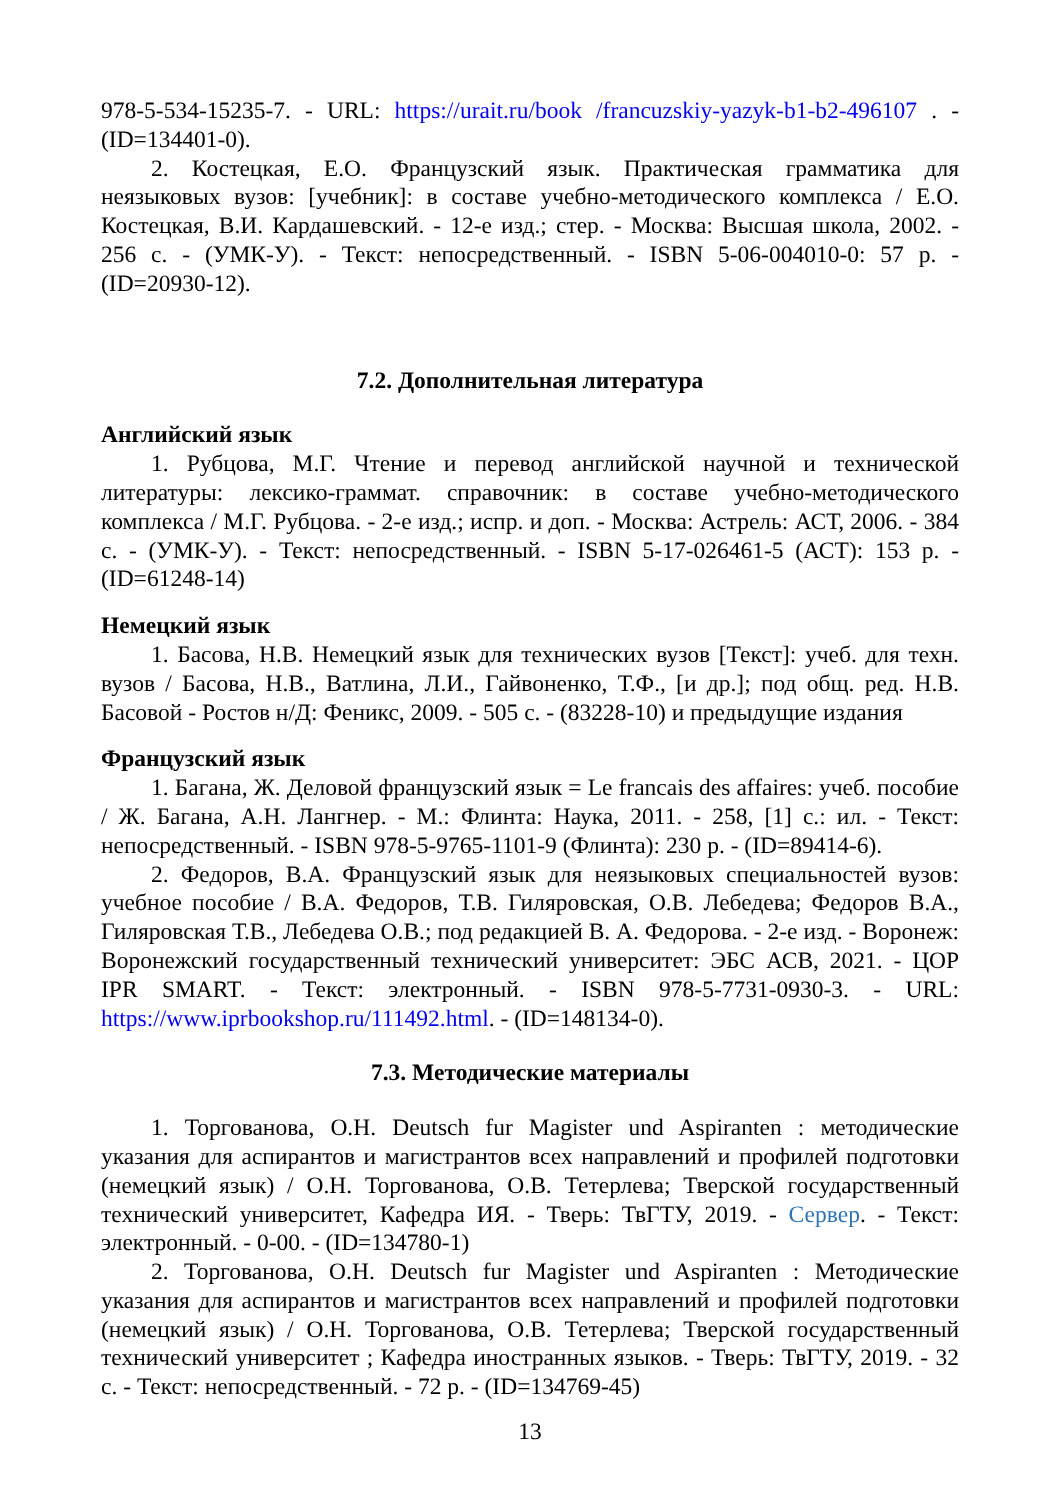978-5-534-15235-7. - URL: https://urait.ru/book /francuzskiy-yazyk-b1-b2-496107 . - (ID=134401-0).
2. Костецкая, Е.О. Французский язык. Практическая грамматика для неязыковых вузов: [учебник]: в составе учебно-методического комплекса / Е.О. Костецкая, В.И. Кардашевский. - 12-е изд.; стер. - Москва: Высшая школа, 2002. - 256 с. - (УМК-У). - Текст: непосредственный. - ISBN 5-06-004010-0: 57 р. - (ID=20930-12).
7.2. Дополнительная литература
Английский язык
1. Рубцова, М.Г. Чтение и перевод английской научной и технической литературы: лексико-граммат. справочник: в составе учебно-методического комплекса / М.Г. Рубцова. - 2-е изд.; испр. и доп. - Москва: Астрель: АСТ, 2006. - 384 с. - (УМК-У). - Текст: непосредственный. - ISBN 5-17-026461-5 (АСТ): 153 р. - (ID=61248-14)
Немецкий язык
1. Басова, Н.В. Немецкий язык для технических вузов [Текст]: учеб. для техн. вузов / Басова, Н.В., Ватлина, Л.И., Гайвоненко, Т.Ф., [и др.]; под общ. ред. Н.В. Басовой - Ростов н/Д: Феникс, 2009. - 505 с. - (83228-10) и предыдущие издания
Французский язык
1. Багана, Ж. Деловой французский язык = Le francais des affaires: учеб. пособие / Ж. Багана, А.Н. Лангнер. - М.: Флинта: Наука, 2011. - 258, [1] с.: ил. - Текст: непосредственный. - ISBN 978-5-9765-1101-9 (Флинта): 230 р. - (ID=89414-6).
2. Федоров, В.А. Французский язык для неязыковых специальностей вузов: учебное пособие / В.А. Федоров, Т.В. Гиляровская, О.В. Лебедева; Федоров В.А., Гиляровская Т.В., Лебедева О.В.; под редакцией В. А. Федорова. - 2-е изд. - Воронеж: Воронежский государственный технический университет: ЭБС АСВ, 2021. - ЦОР IPR SMART. - Текст: электронный. - ISBN 978-5-7731-0930-3. - URL: https://www.iprbookshop.ru/111492.html. - (ID=148134-0).
7.3. Методические материалы
1. Торгованова, О.Н. Deutsch fur Magister und Aspiranten : методические указания для аспирантов и магистрантов всех направлений и профилей подготовки (немецкий язык) / О.Н. Торгованова, О.В. Тетерлева; Тверской государственный технический университет, Кафедра ИЯ. - Тверь: ТвГТУ, 2019. - Сервер. - Текст: электронный. - 0-00. - (ID=134780-1)
2. Торгованова, О.Н. Deutsch fur Magister und Aspiranten : Методические указания для аспирантов и магистрантов всех направлений и профилей подготовки (немецкий язык) / О.Н. Торгованова, О.В. Тетерлева; Тверской государственный технический университет ; Кафедра иностранных языков. - Тверь: ТвГТУ, 2019. - 32 с. - Текст: непосредственный. - 72 р. - (ID=134769-45)
13